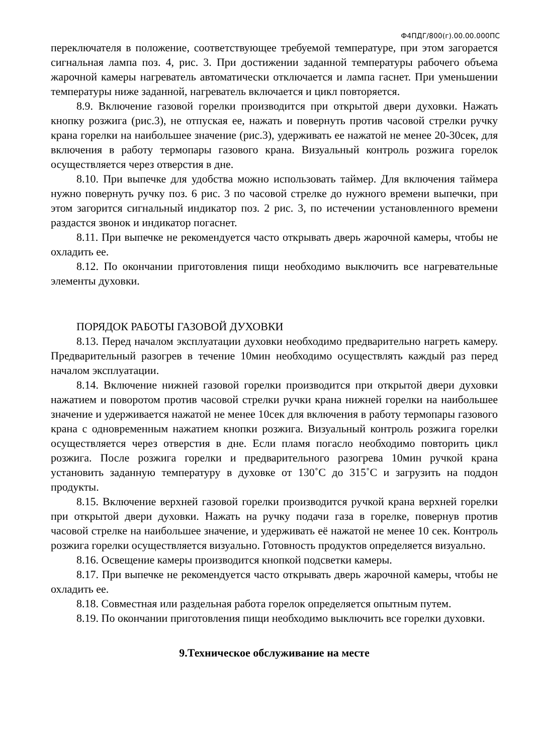Ф4ПДГ/800(г).00.00.000ПС
переключателя в положение, соответствующее требуемой температуре, при этом загорается сигнальная лампа поз. 4, рис. 3. При достижении заданной температуры рабочего объема жарочной камеры нагреватель автоматически отключается и лампа гаснет. При уменьшении температуры ниже заданной, нагреватель включается и цикл повторяется.
8.9. Включение газовой горелки производится при открытой двери духовки. Нажать кнопку розжига (рис.3), не отпуская ее, нажать и повернуть против часовой стрелки ручку крана горелки на наибольшее значение (рис.3), удерживать ее нажатой не менее 20-30сек, для включения в работу термопары газового крана. Визуальный контроль розжига горелок осуществляется через отверстия в дне.
8.10. При выпечке для удобства можно использовать таймер. Для включения таймера нужно повернуть ручку поз. 6 рис. 3 по часовой стрелке до нужного времени выпечки, при этом загорится сигнальный индикатор поз. 2 рис. 3, по истечении установленного времени раздастся звонок и индикатор погаснет.
8.11. При выпечке не рекомендуется часто открывать дверь жарочной камеры, чтобы не охладить ее.
8.12. По окончании приготовления пищи необходимо выключить все нагревательные элементы духовки.
ПОРЯДОК РАБОТЫ ГАЗОВОЙ ДУХОВКИ
8.13. Перед началом эксплуатации духовки необходимо предварительно нагреть камеру. Предварительный разогрев в течение 10мин необходимо осуществлять каждый раз перед началом эксплуатации.
8.14. Включение нижней газовой горелки производится при открытой двери духовки нажатием и поворотом против часовой стрелки ручки крана нижней горелки на наибольшее значение и удерживается нажатой не менее 10сек для включения в работу термопары газового крана с одновременным нажатием кнопки розжига. Визуальный контроль розжига горелки осуществляется через отверстия в дне. Если пламя погасло необходимо повторить цикл розжига. После розжига горелки и предварительного разогрева 10мин ручкой крана установить заданную температуру в духовке от 130˚С до 315˚С и загрузить на поддон продукты.
8.15. Включение верхней газовой горелки производится ручкой крана верхней горелки при открытой двери духовки. Нажать на ручку подачи газа в горелке, повернув против часовой стрелке на наибольшее значение, и удерживать её нажатой не менее 10 сек. Контроль розжига горелки осуществляется визуально. Готовность продуктов определяется визуально.
8.16. Освещение камеры производится кнопкой подсветки камеры.
8.17. При выпечке не рекомендуется часто открывать дверь жарочной камеры, чтобы не охладить ее.
8.18. Совместная или раздельная работа горелок определяется опытным путем.
8.19. По окончании приготовления пищи необходимо выключить все горелки духовки.
9.Техническое обслуживание на месте